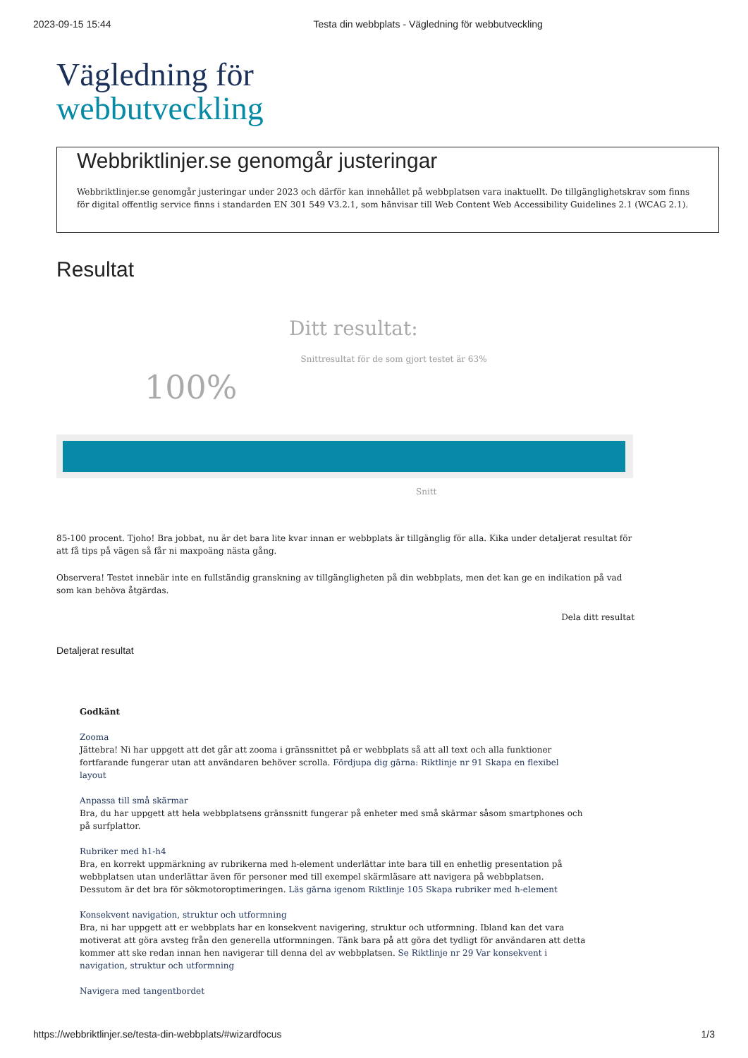2023-09-15 15:44 Testa din webbplats - Vägledning för webbutveckling
Vägledning för
webbutveckling
Webbriktlinjer.se genomgår justeringar
Webbriktlinjer.se genomgår justeringar under 2023 och därför kan innehållet på webbplatsen vara inaktuellt. De tillgänglighetskrav som finns för digital offentlig service finns i standarden EN 301 549 V3.2.1, som hänvisar till Web Content Web Accessibility Guidelines 2.1 (WCAG 2.1).
Resultat
Ditt resultat:
100%
Snittresultat för de som gjort testet är 63%
Snitt
85-100 procent. Tjoho! Bra jobbat, nu är det bara lite kvar innan er webbplats är tillgänglig för alla. Kika under detaljerat resultat för att få tips på vägen så får ni maxpoäng nästa gång.
Observera! Testet innebär inte en fullständig granskning av tillgängligheten på din webbplats, men det kan ge en indikation på vad som kan behöva åtgärdas.
Dela ditt resultat
Detaljerat resultat
Godkänt
Zooma
Jättebra! Ni har uppgett att det går att zooma i gränssnittet på er webbplats så att all text och alla funktioner fortfarande fungerar utan att användaren behöver scrolla. Fördjupa dig gärna: Riktlinje nr 91 Skapa en flexibel layout
Anpassa till små skärmar
Bra, du har uppgett att hela webbplatsens gränssnitt fungerar på enheter med små skärmar såsom smartphones och på surfplattor.
Rubriker med h1-h4
Bra, en korrekt uppmärkning av rubrikerna med h-element underlättar inte bara till en enhetlig presentation på webbplatsen utan underlättar även för personer med till exempel skärmläsare att navigera på webbplatsen. Dessutom är det bra för sökmotoroptimeringen. Läs gärna igenom Riktlinje 105 Skapa rubriker med h-element
Konsekvent navigation, struktur och utformning
Bra, ni har uppgett att er webbplats har en konsekvent navigering, struktur och utformning. Ibland kan det vara motiverat att göra avsteg från den generella utformningen. Tänk bara på att göra det tydligt för användaren att detta kommer att ske redan innan hen navigerar till denna del av webbplatsen. Se Riktlinje nr 29 Var konsekvent i navigation, struktur och utformning
Navigera med tangentbordet
https://webbriktlinjer.se/testa-din-webbplats/#wizardfocus 1/3